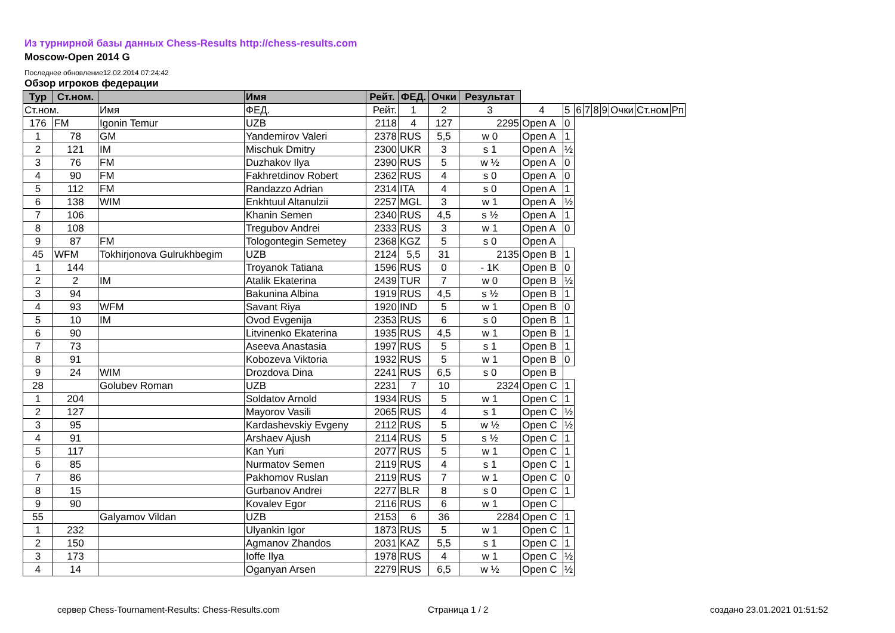Из турнирной базы данных Chess-Results http://chess-results.com
Moscow-Open 2014 G
Последнее обновление12.02.2014 07:24:42
Обзор игроков федерации
| Тур | Ст.ном. | | Имя | Рейт. | ФЕД. | Очки | Результат | | | | | | | | | |
| Ст.ном. | | Имя | ФЕД. | Рейт. | 1 | 2 | 3 | 4 | 5 | 6 | 7 | 8 | 9 | Очки | Ст.ном | Рп |
| 176 | FM | Igonin Temur | UZB | 2118 | 4 | 127 | 2295 | Open A | 0 | | | | | | | |
| 1 | 78 | GM | Yandemirov Valeri | 2378 | RUS | 5,5 | w 0 | Open A | 1 | | | | | | | |
| 2 | 121 | IM | Mischuk Dmitry | 2300 | UKR | 3 | s 1 | Open A | ½ | | | | | | | |
| 3 | 76 | FM | Duzhakov Ilya | 2390 | RUS | 5 | w ½ | Open A | 0 | | | | | | | |
| 4 | 90 | FM | Fakhretdinov Robert | 2362 | RUS | 4 | s 0 | Open A | 0 | | | | | | | |
| 5 | 112 | FM | Randazzo Adrian | 2314 | ITA | 4 | s 0 | Open A | 1 | | | | | | | |
| 6 | 138 | WIM | Enkhtuul Altanulzii | 2257 | MGL | 3 | w 1 | Open A | ½ | | | | | | | |
| 7 | 106 | | Khanin Semen | 2340 | RUS | 4,5 | s ½ | Open A | 1 | | | | | | | |
| 8 | 108 | | Tregubov Andrei | 2333 | RUS | 3 | w 1 | Open A | 0 | | | | | | | |
| 9 | 87 | FM | Tologontegin Semetey | 2368 | KGZ | 5 | s 0 | Open A | | | | | | | | |
| 45 | WFM | Tokhirjonova Gulrukhbegim | UZB | 2124 | 5,5 | 31 | 2135 | Open B | 1 | | | | | | | |
| 1 | 144 | | Troyanok Tatiana | 1596 | RUS | 0 | - 1K | Open B | 0 | | | | | | | |
| 2 | 2 | IM | Atalik Ekaterina | 2439 | TUR | 7 | w 0 | Open B | ½ | | | | | | | |
| 3 | 94 | | Bakunina Albina | 1919 | RUS | 4,5 | s ½ | Open B | 1 | | | | | | | |
| 4 | 93 | WFM | Savant Riya | 1920 | IND | 5 | w 1 | Open B | 0 | | | | | | | |
| 5 | 10 | IM | Ovod Evgenija | 2353 | RUS | 6 | s 0 | Open B | 1 | | | | | | | |
| 6 | 90 | | Litvinenko Ekaterina | 1935 | RUS | 4,5 | w 1 | Open B | 1 | | | | | | | |
| 7 | 73 | | Aseeva Anastasia | 1997 | RUS | 5 | s 1 | Open B | 1 | | | | | | | |
| 8 | 91 | | Kobozeva Viktoria | 1932 | RUS | 5 | w 1 | Open B | 0 | | | | | | | |
| 9 | 24 | WIM | Drozdova Dina | 2241 | RUS | 6,5 | s 0 | Open B | | | | | | | | |
| 28 | | Golubev Roman | UZB | 2231 | 7 | 10 | 2324 | Open C | 1 | | | | | | | |
| 1 | 204 | | Soldatov Arnold | 1934 | RUS | 5 | w 1 | Open C | 1 | | | | | | | |
| 2 | 127 | | Mayorov Vasili | 2065 | RUS | 4 | s 1 | Open C | ½ | | | | | | | |
| 3 | 95 | | Kardashevskiy Evgeny | 2112 | RUS | 5 | w ½ | Open C | ½ | | | | | | | |
| 4 | 91 | | Arshaev Ajush | 2114 | RUS | 5 | s ½ | Open C | 1 | | | | | | | |
| 5 | 117 | | Kan Yuri | 2077 | RUS | 5 | w 1 | Open C | 1 | | | | | | | |
| 6 | 85 | | Nurmatov Semen | 2119 | RUS | 4 | s 1 | Open C | 1 | | | | | | | |
| 7 | 86 | | Pakhomov Ruslan | 2119 | RUS | 7 | w 1 | Open C | 0 | | | | | | | |
| 8 | 15 | | Gurbanov Andrei | 2277 | BLR | 8 | s 0 | Open C | 1 | | | | | | | |
| 9 | 90 | | Kovalev Egor | 2116 | RUS | 6 | w 1 | Open C | | | | | | | | |
| 55 | | Galyamov Vildan | UZB | 2153 | 6 | 36 | 2284 | Open C | 1 | | | | | | | |
| 1 | 232 | | Ulyankin Igor | 1873 | RUS | 5 | w 1 | Open C | 1 | | | | | | | |
| 2 | 150 | | Agmanov Zhandos | 2031 | KAZ | 5,5 | s 1 | Open C | 1 | | | | | | | |
| 3 | 173 | | Ioffe Ilya | 1978 | RUS | 4 | w 1 | Open C | ½ | | | | | | | |
| 4 | 14 | | Oganyan Arsen | 2279 | RUS | 6,5 | w ½ | Open C | ½ | | | | | | | |
сервер Chess-Tournament-Results: Chess-Results.com
Страница 1 / 2 создано 23.01.2021 01:51:52